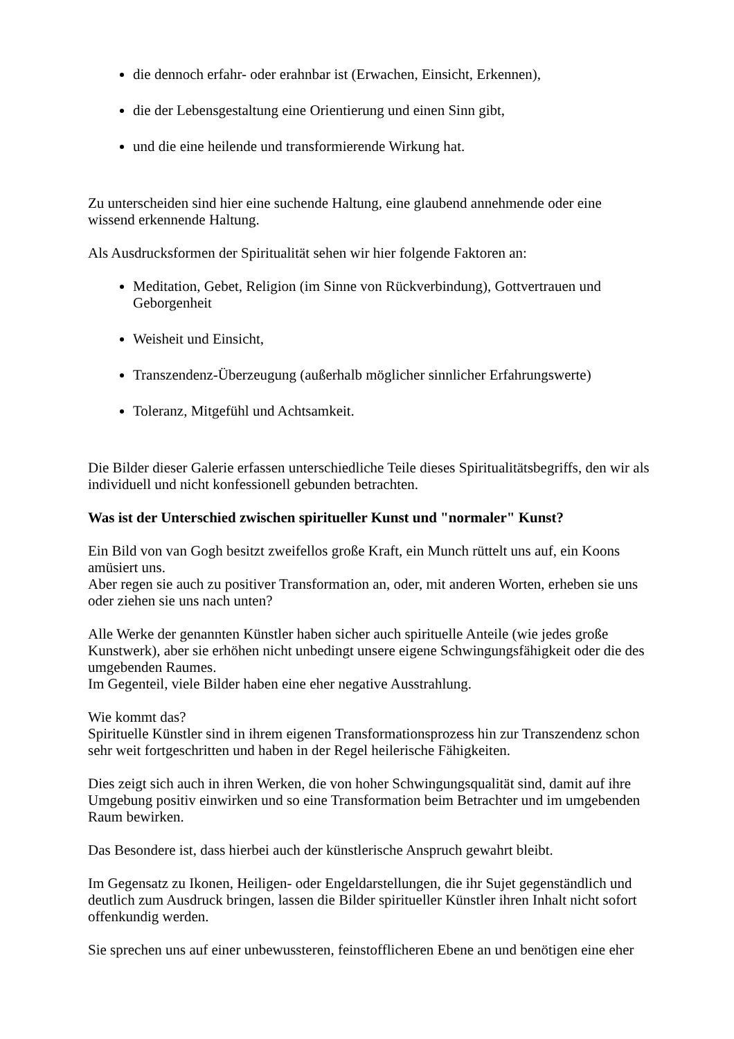die dennoch erfahr- oder erahnbar ist (Erwachen, Einsicht, Erkennen),
die der Lebensgestaltung eine Orientierung und einen Sinn gibt,
und die eine heilende und transformierende Wirkung hat.
Zu unterscheiden sind hier eine suchende Haltung, eine glaubend annehmende oder eine wissend erkennende Haltung.
Als Ausdrucksformen der Spiritualität sehen wir hier folgende Faktoren an:
Meditation, Gebet, Religion (im Sinne von Rückverbindung), Gottvertrauen und Geborgenheit
Weisheit und Einsicht,
Transzendenz-Überzeugung (außerhalb möglicher sinnlicher Erfahrungswerte)
Toleranz, Mitgefühl und Achtsamkeit.
Die Bilder dieser Galerie erfassen unterschiedliche Teile dieses Spiritualitätsbegriffs, den wir als individuell und nicht konfessionell gebunden betrachten.
Was ist der Unterschied zwischen spiritueller Kunst und "normaler" Kunst?
Ein Bild von van Gogh besitzt zweifellos große Kraft, ein Munch rüttelt uns auf, ein Koons amüsiert uns.
Aber regen sie auch zu positiver Transformation an, oder, mit anderen Worten, erheben sie uns oder ziehen sie uns nach unten?
Alle Werke der genannten Künstler haben sicher auch spirituelle Anteile (wie jedes große Kunstwerk), aber sie erhöhen nicht unbedingt unsere eigene Schwingungsfähigkeit oder die des umgebenden Raumes.
Im Gegenteil, viele Bilder haben eine eher negative Ausstrahlung.
Wie kommt das?
Spirituelle Künstler sind in ihrem eigenen Transformationsprozess hin zur Transzendenz schon sehr weit fortgeschritten und haben in der Regel heilerische Fähigkeiten.
Dies zeigt sich auch in ihren Werken, die von hoher Schwingungsqualität sind, damit auf ihre Umgebung positiv einwirken und so eine Transformation beim Betrachter und im umgebenden Raum bewirken.
Das Besondere ist, dass hierbei auch der künstlerische Anspruch gewahrt bleibt.
Im Gegensatz zu Ikonen, Heiligen- oder Engeldarstellungen, die ihr Sujet gegenständlich und deutlich zum Ausdruck bringen, lassen die Bilder spiritueller Künstler ihren Inhalt nicht sofort offenkundig werden.
Sie sprechen uns auf einer unbewussteren, feinstofflicheren Ebene an und benötigen eine eher